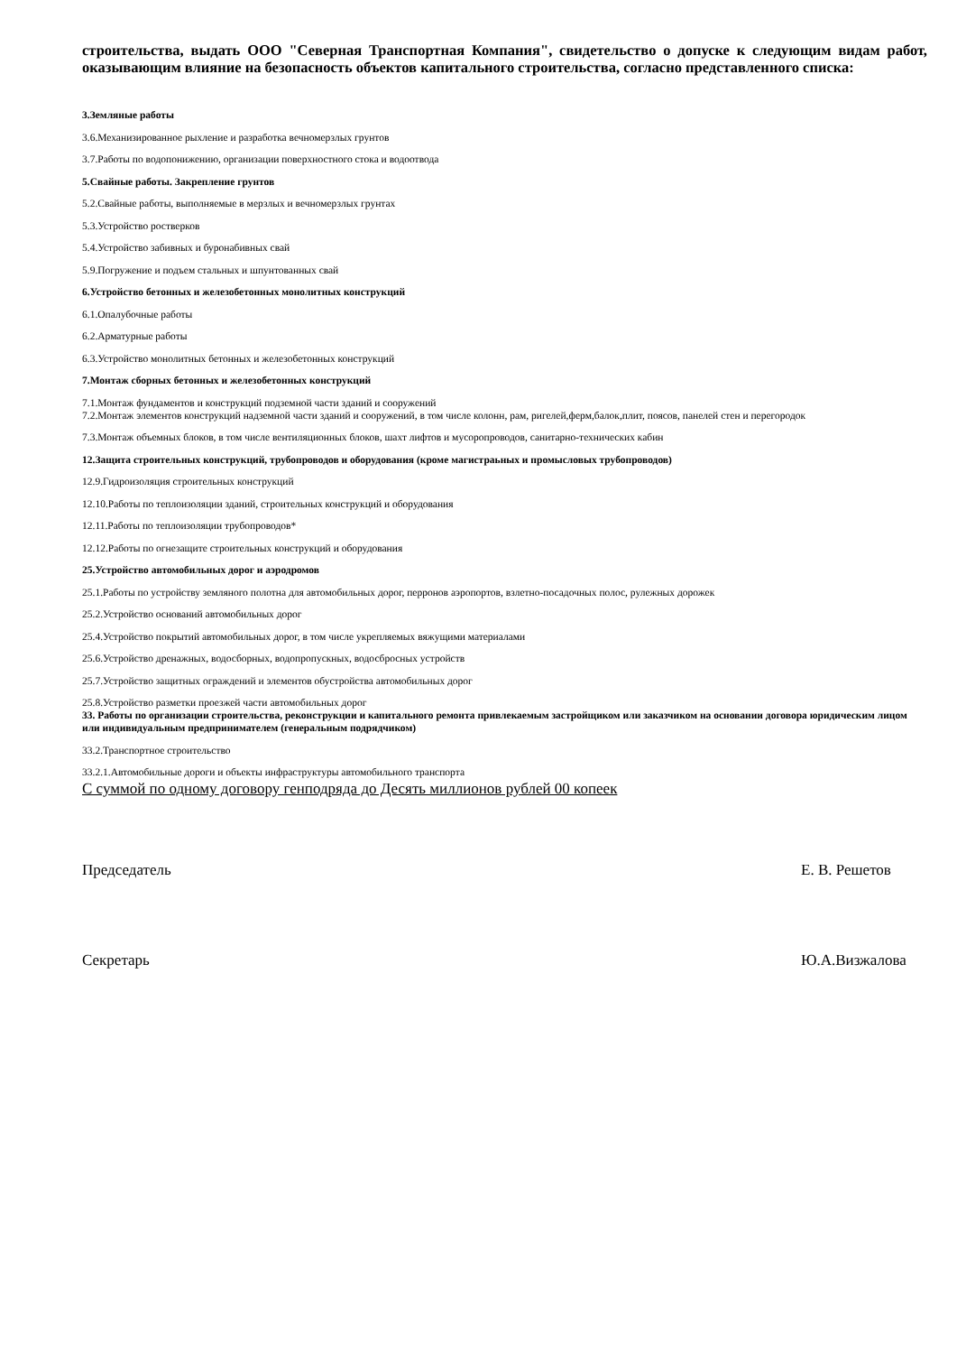строительства, выдать ООО "Северная Транспортная Компания", свидетельство о допуске к следующим видам работ, оказывающим влияние на безопасность объектов капитального строительства, согласно представленного списка:
3.Земляные работы
3.6.Механизированное рыхление и разработка вечномерзлых грунтов
3.7.Работы по водопонижению, организации поверхностного стока и водоотвода
5.Свайные работы. Закрепление грунтов
5.2.Свайные работы, выполняемые в мерзлых и вечномерзлых грунтах
5.3.Устройство ростверков
5.4.Устройство забивных и буронабивных свай
5.9.Погружение и подъем стальных и шпунтованных свай
6.Устройство бетонных и железобетонных монолитных конструкций
6.1.Опалубочные работы
6.2.Арматурные работы
6.3.Устройство монолитных бетонных и железобетонных конструкций
7.Монтаж сборных бетонных и железобетонных конструкций
7.1.Монтаж фундаментов и конструкций подземной части зданий и сооружений
7.2.Монтаж элементов конструкций надземной части зданий и сооружений, в том числе колонн, рам, ригелей,ферм,балок,плит, поясов, панелей стен и перегородок
7.3.Монтаж объемных блоков, в том числе вентиляционных блоков, шахт лифтов и мусоропроводов, санитарно-технических кабин
12.Защита строительных конструкций, трубопроводов и оборудования (кроме магистраьных и промысловых трубопроводов)
12.9.Гидроизоляция строительных конструкций
12.10.Работы по теплоизоляции зданий, строительных конструкций и оборудования
12.11.Работы по теплоизоляции трубопроводов*
12.12.Работы по огнезащите строительных конструкций и оборудования
25.Устройство автомобильных дорог и аэродромов
25.1.Работы по устройству земляного полотна для автомобильных дорог, перронов аэропортов, взлетно-посадочных полос, рулежных дорожек
25.2.Устройство оснований автомобильных дорог
25.4.Устройство покрытий автомобильных дорог, в том числе укрепляемых вяжущими материалами
25.6.Устройство дренажных, водосборных, водопропускных, водосбросных устройств
25.7.Устройство защитных ограждений и элементов обустройства автомобильных дорог
25.8.Устройство разметки проезжей части автомобильных дорог
33. Работы по организации строительства, реконструкции и капитального ремонта привлекаемым застройщиком или заказчиком на основании договора юридическим лицом или индивидуальным предпринимателем (генеральным подрядчиком)
33.2.Транспортное строительство
33.2.1.Автомобильные дороги и объекты инфраструктуры автомобильного транспорта
С суммой по одному договору генподряда до Десять миллионов рублей 00 копеек
Председатель Е. В. Решетов
Секретарь Ю.А.Визжалова